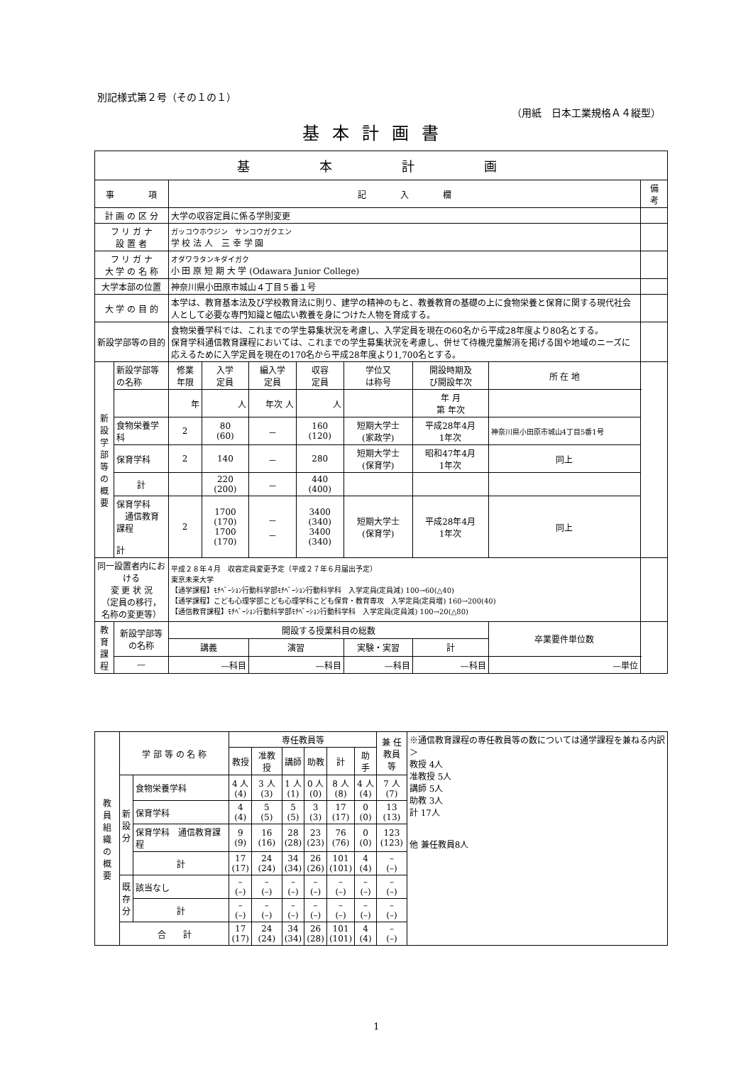別記様式第２号（その１の１）
（用紙　日本工業規格Ａ４縦型）
基本計画書
| 基 本 計 画 | | | | | | | | | | |
| --- | --- | --- | --- | --- | --- | --- | --- | --- | --- | --- |
| 事 項 | | 記 入 欄 | | | | | | | | 備 考 |
| 計 画 の 区 分 | | 大学の収容定員に係る学則変更 | | | | | | | | |
| フ リ ガ ナ 設 置 者 | | ガッコウホウジン サンコウガクエン 学 校 法 人 三 幸 学 園 | | | | | | | | |
| フ リ ガ ナ 大 学 の 名 称 | | オダワラタンキダイガク 小 田 原 短 期 大 学 (Odawara Junior College) | | | | | | | | |
| 大学本部の位置 | | 神奈川県小田原市城山４丁目５番１号 | | | | | | | | |
| 大 学 の 目 的 | | 本学は、教育基本法及び学校教育法に則り、建学の精神のもと、教養教育の基礎の上に食物栄養と保育に関する現代社会人として必要な専門知識と幅広い教養を身につけた人物を育成する。 | | | | | | | | |
| 新設学部等の目的 | | 食物栄養学科では、これまでの学生募集状況を考慮し、入学定員を現在の60名から平成28年度より80名とする。 保育学科通信教育課程においては、これまでの学生募集状況を考慮し、併せて待機児童解消を掲げる国や地域のニーズに応えるために入学定員を現在の170名から平成28年度より1,700名とする。 | | | | | | | | |
| 新 設 学 部 等 の 概 要 | 新設学部等の名称 | 修業 年限 | 入学 定員 | 編入学 定員 | 収容 定員 | 学位又 は称号 | 開設時期及 び開設年次 | | 所 在 地 | |
| | | 年 | 人 | 年次 人 | 人 | | 年 月 第 年次 | | | |
| | 食物栄養学科 | 2 | 80 (60) | － | 160 (120) | 短期大学士 (家政学) | 平成28年4月 1年次 | | 神奈川県小田原市城山4丁目5番1号 | |
| | 保育学科 | 2 | 140 | － | 280 | 短期大学士 (保育学) | 昭和47年4月 1年次 | | 同上 | |
| | 計 | | 220 (200) | － | 440 (400) | | | | | |
| | 保育学科 通信教育課程 計 | 2 | 1700 (170) 1700 (170) | － － | 3400 (340) 3400 (340) | 短期大学士 (保育学) | 平成28年4月 1年次 | | 同上 | |
| 同一設置者内における 変 更 状 況 （定員の移行， 名称の変更等） | | 平成２８年４月 収容定員変更予定（平成２７年６月届出予定） 東京未来大学 【通学課程】ﾓﾁﾍﾞｰｼｮﾝ行動科学部ﾓﾁﾍﾞｰｼｮﾝ行動科学科 入学定員(定員減) 100→60(△40) 【通学課程】こども心理学部こども心理学科こども保育・教育専攻 入学定員(定員増) 160→200(40) 【通信教育課程】ﾓﾁﾍﾞｰｼｮﾝ行動科学部ﾓﾁﾍﾞｰｼｮﾝ行動科学科 入学定員(定員減) 100→20(△80) | | | | | | | | |
| 教育 課程 | 新設学部等の名称 | 開設する授業科目の総数 | | | | | | 卒業要件単位数 | | |
| | | 講義 | | 演習 | | 実験・実習 | 計 | | | |
| | — | —科目 | | —科目 | | —科目 | —科目 | —単位 | | |
| 教 員 組 織 の 概 要 | 学 部 等 の 名 称 | | 専任教員等 | | | | | | 兼 任 教員等 | ※通信教育課程の専任教員等の数については通学課程を兼ねる内訳＞ 教授 4人 准教授 5人 講師 5人 助教 3人 計 17人 他 兼任教員8人 |
| | | | 教授 | 准教授 | 講師 | 助教 | 計 | 助手 | | |
| | 新 設 分 | 食物栄養学科 | 4 人 (4) | 3 人 (3) | 1 人 (1) | 0 人 (0) | 8 人 (8) | 4 人 (4) | 7 人 (7) | |
| | | 保育学科 | 4 (4) | 5 (5) | 5 (5) | 3 (3) | 17 (17) | 0 (0) | 13 (13) | |
| | | 保育学科 通信教育課程 | 9 (9) | 16 (16) | 28 (28) | 23 (23) | 76 (76) | 0 (0) | 123 (123) | |
| | | 計 | 17 (17) | 24 (24) | 34 (34) | 26 (26) | 101 (101) | 4 (4) | – (–) | |
| | 既 存 分 | 該当なし | – (–) | – (–) | – (–) | – (–) | – (–) | – (–) | – (–) | |
| | | 計 | – (–) | – (–) | – (–) | – (–) | – (–) | – (–) | – (–) | |
| | 合 計 | | 17 (17) | 24 (24) | 34 (34) | 26 (28) | 101 (101) | 4 (4) | – (–) | |
1